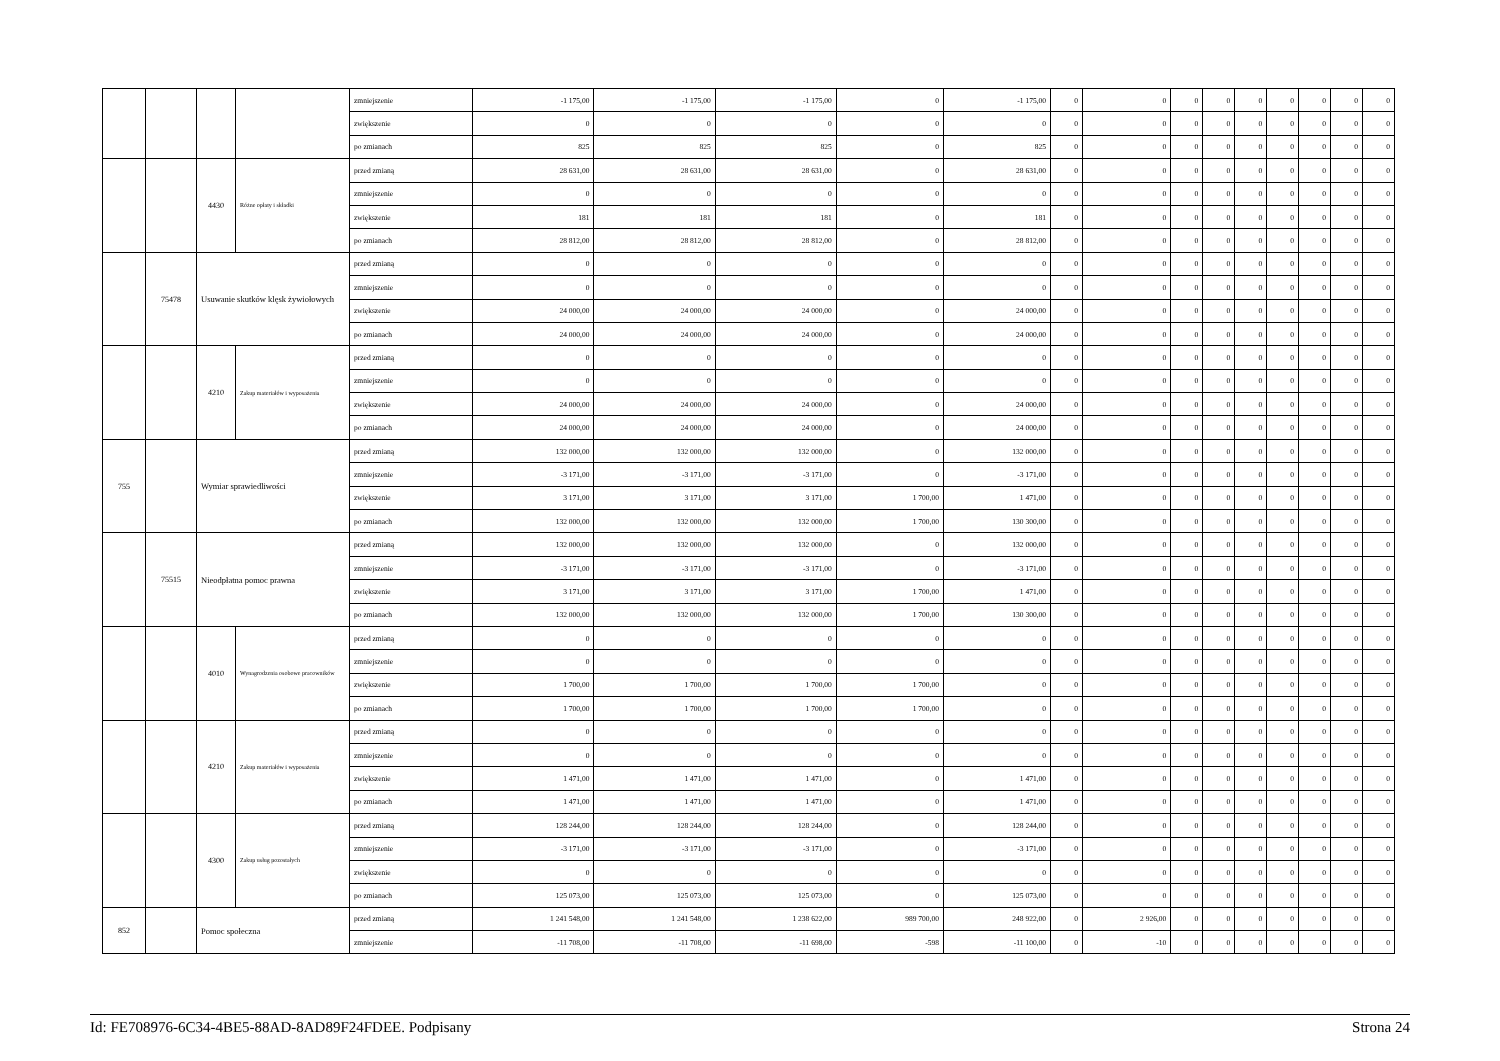| | | | | zmniejszenie | -1 175,00 | -1 175,00 | -1 175,00 | 0 | -1 175,00 | 0 | 0 | 0 | 0 | 0 | 0 | 0 | 0 | 0 |
| | | | | zwiększenie | 0 | 0 | 0 | 0 | 0 | 0 | 0 | 0 | 0 | 0 | 0 | 0 | 0 | 0 |
| | | | | po zmianach | 825 | 825 | 825 | 0 | 825 | 0 | 0 | 0 | 0 | 0 | 0 | 0 | 0 | 0 |
| | | 4430 | Różne opłaty i składki | przed zmianą | 28 631,00 | 28 631,00 | 28 631,00 | 0 | 28 631,00 | 0 | 0 | 0 | 0 | 0 | 0 | 0 | 0 | 0 |
| | | | | zmniejszenie | 0 | 0 | 0 | 0 | 0 | 0 | 0 | 0 | 0 | 0 | 0 | 0 | 0 | 0 |
| | | | | zwiększenie | 181 | 181 | 181 | 0 | 181 | 0 | 0 | 0 | 0 | 0 | 0 | 0 | 0 | 0 |
| | | | | po zmianach | 28 812,00 | 28 812,00 | 28 812,00 | 0 | 28 812,00 | 0 | 0 | 0 | 0 | 0 | 0 | 0 | 0 | 0 |
| | 75478 | Usuwanie skutków klęsk żywiołowych | | przed zmianą | 0 | 0 | 0 | 0 | 0 | 0 | 0 | 0 | 0 | 0 | 0 | 0 | 0 | 0 |
| | | | | zmniejszenie | 0 | 0 | 0 | 0 | 0 | 0 | 0 | 0 | 0 | 0 | 0 | 0 | 0 | 0 |
| | | | | zwiększenie | 24 000,00 | 24 000,00 | 24 000,00 | 0 | 24 000,00 | 0 | 0 | 0 | 0 | 0 | 0 | 0 | 0 | 0 |
| | | | | po zmianach | 24 000,00 | 24 000,00 | 24 000,00 | 0 | 24 000,00 | 0 | 0 | 0 | 0 | 0 | 0 | 0 | 0 | 0 |
| | | 4210 | Zakup materiałów i wyposażenia | przed zmianą | 0 | 0 | 0 | 0 | 0 | 0 | 0 | 0 | 0 | 0 | 0 | 0 | 0 | 0 |
| | | | | zmniejszenie | 0 | 0 | 0 | 0 | 0 | 0 | 0 | 0 | 0 | 0 | 0 | 0 | 0 | 0 |
| | | | | zwiększenie | 24 000,00 | 24 000,00 | 24 000,00 | 0 | 24 000,00 | 0 | 0 | 0 | 0 | 0 | 0 | 0 | 0 | 0 |
| | | | | po zmianach | 24 000,00 | 24 000,00 | 24 000,00 | 0 | 24 000,00 | 0 | 0 | 0 | 0 | 0 | 0 | 0 | 0 | 0 |
| 755 | | Wymiar sprawiedliwości | | przed zmianą | 132 000,00 | 132 000,00 | 132 000,00 | 0 | 132 000,00 | 0 | 0 | 0 | 0 | 0 | 0 | 0 | 0 | 0 |
| | | | | zmniejszenie | -3 171,00 | -3 171,00 | -3 171,00 | 0 | -3 171,00 | 0 | 0 | 0 | 0 | 0 | 0 | 0 | 0 | 0 |
| | | | | zwiększenie | 3 171,00 | 3 171,00 | 3 171,00 | 1 700,00 | 1 471,00 | 0 | 0 | 0 | 0 | 0 | 0 | 0 | 0 | 0 |
| | | | | po zmianach | 132 000,00 | 132 000,00 | 132 000,00 | 1 700,00 | 130 300,00 | 0 | 0 | 0 | 0 | 0 | 0 | 0 | 0 | 0 |
| | 75515 | Nieodpłatna pomoc prawna | | przed zmianą | 132 000,00 | 132 000,00 | 132 000,00 | 0 | 132 000,00 | 0 | 0 | 0 | 0 | 0 | 0 | 0 | 0 | 0 |
| | | | | zmniejszenie | -3 171,00 | -3 171,00 | -3 171,00 | 0 | -3 171,00 | 0 | 0 | 0 | 0 | 0 | 0 | 0 | 0 | 0 |
| | | | | zwiększenie | 3 171,00 | 3 171,00 | 3 171,00 | 1 700,00 | 1 471,00 | 0 | 0 | 0 | 0 | 0 | 0 | 0 | 0 | 0 |
| | | | | po zmianach | 132 000,00 | 132 000,00 | 132 000,00 | 1 700,00 | 130 300,00 | 0 | 0 | 0 | 0 | 0 | 0 | 0 | 0 | 0 |
| | | 4010 | Wynagrodzenia osobowe pracowników | przed zmianą | 0 | 0 | 0 | 0 | 0 | 0 | 0 | 0 | 0 | 0 | 0 | 0 | 0 | 0 |
| | | | | zmniejszenie | 0 | 0 | 0 | 0 | 0 | 0 | 0 | 0 | 0 | 0 | 0 | 0 | 0 | 0 |
| | | | | zwiększenie | 1 700,00 | 1 700,00 | 1 700,00 | 1 700,00 | 0 | 0 | 0 | 0 | 0 | 0 | 0 | 0 | 0 | 0 |
| | | | | po zmianach | 1 700,00 | 1 700,00 | 1 700,00 | 1 700,00 | 0 | 0 | 0 | 0 | 0 | 0 | 0 | 0 | 0 | 0 |
| | | 4210 | Zakup materiałów i wyposażenia | przed zmianą | 0 | 0 | 0 | 0 | 0 | 0 | 0 | 0 | 0 | 0 | 0 | 0 | 0 | 0 |
| | | | | zmniejszenie | 0 | 0 | 0 | 0 | 0 | 0 | 0 | 0 | 0 | 0 | 0 | 0 | 0 | 0 |
| | | | | zwiększenie | 1 471,00 | 1 471,00 | 1 471,00 | 0 | 1 471,00 | 0 | 0 | 0 | 0 | 0 | 0 | 0 | 0 | 0 |
| | | | | po zmianach | 1 471,00 | 1 471,00 | 1 471,00 | 0 | 1 471,00 | 0 | 0 | 0 | 0 | 0 | 0 | 0 | 0 | 0 |
| | | 4300 | Zakup usług pozostałych | przed zmianą | 128 244,00 | 128 244,00 | 128 244,00 | 0 | 128 244,00 | 0 | 0 | 0 | 0 | 0 | 0 | 0 | 0 | 0 |
| | | | | zmniejszenie | -3 171,00 | -3 171,00 | -3 171,00 | 0 | -3 171,00 | 0 | 0 | 0 | 0 | 0 | 0 | 0 | 0 | 0 |
| | | | | zwiększenie | 0 | 0 | 0 | 0 | 0 | 0 | 0 | 0 | 0 | 0 | 0 | 0 | 0 | 0 |
| | | | | po zmianach | 125 073,00 | 125 073,00 | 125 073,00 | 0 | 125 073,00 | 0 | 0 | 0 | 0 | 0 | 0 | 0 | 0 | 0 |
| 852 | | Pomoc społeczna | | przed zmianą | 1 241 548,00 | 1 241 548,00 | 1 238 622,00 | 989 700,00 | 248 922,00 | 0 | 2 926,00 | 0 | 0 | 0 | 0 | 0 | 0 | 0 |
| | | | | zmniejszenie | -11 708,00 | -11 708,00 | -11 698,00 | -598 | -11 100,00 | 0 | -10 | 0 | 0 | 0 | 0 | 0 | 0 | 0 |
Id: FE708976-6C34-4BE5-88AD-8AD89F24FDEE. Podpisany Strona 24